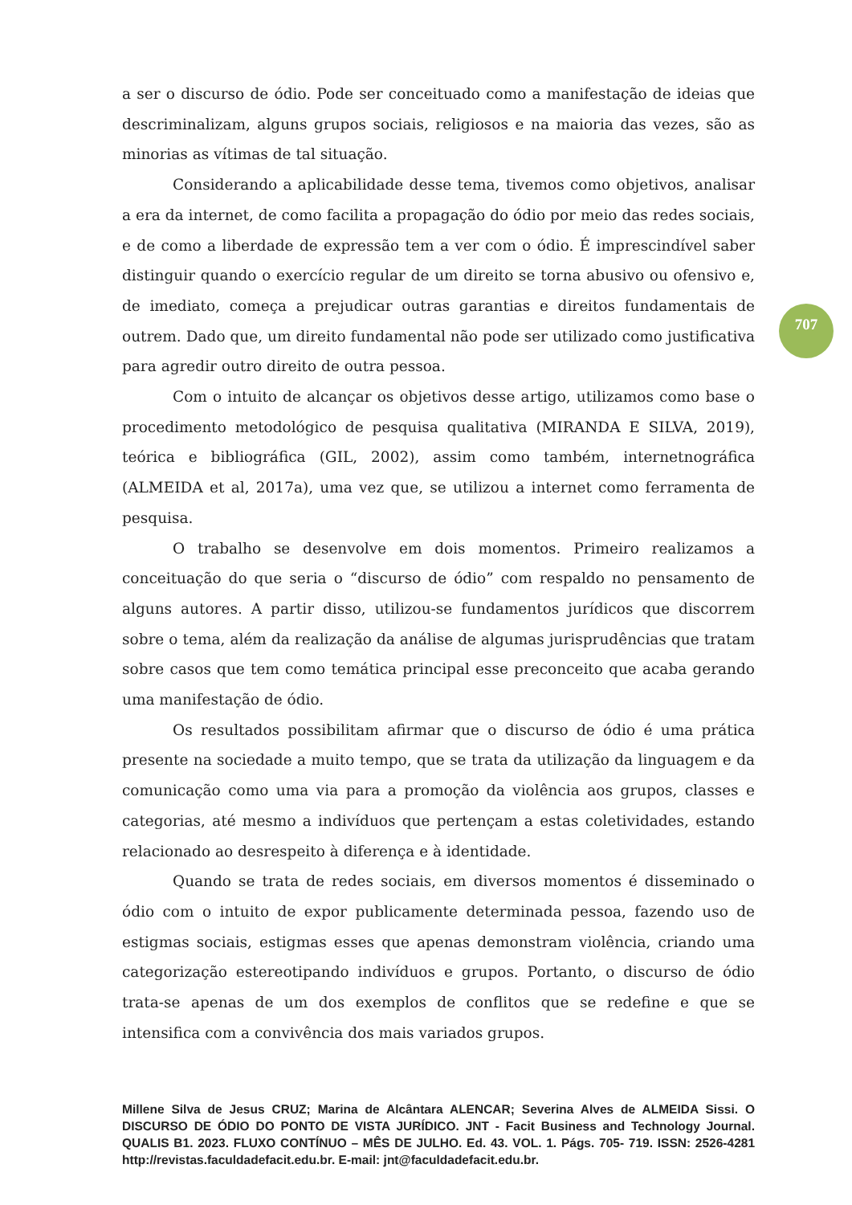a ser o discurso de ódio. Pode ser conceituado como a manifestação de ideias que descriminalizam, alguns grupos sociais, religiosos e na maioria das vezes, são as minorias as vítimas de tal situação.
Considerando a aplicabilidade desse tema, tivemos como objetivos, analisar a era da internet, de como facilita a propagação do ódio por meio das redes sociais, e de como a liberdade de expressão tem a ver com o ódio. É imprescindível saber distinguir quando o exercício regular de um direito se torna abusivo ou ofensivo e, de imediato, começa a prejudicar outras garantias e direitos fundamentais de outrem. Dado que, um direito fundamental não pode ser utilizado como justificativa para agredir outro direito de outra pessoa.
Com o intuito de alcançar os objetivos desse artigo, utilizamos como base o procedimento metodológico de pesquisa qualitativa (MIRANDA E SILVA, 2019), teórica e bibliográfica (GIL, 2002), assim como também, internetnográfica (ALMEIDA et al, 2017a), uma vez que, se utilizou a internet como ferramenta de pesquisa.
O trabalho se desenvolve em dois momentos. Primeiro realizamos a conceituação do que seria o “discurso de ódio” com respaldo no pensamento de alguns autores. A partir disso, utilizou-se fundamentos jurídicos que discorrem sobre o tema, além da realização da análise de algumas jurisprudências que tratam sobre casos que tem como temática principal esse preconceito que acaba gerando uma manifestação de ódio.
Os resultados possibilitam afirmar que o discurso de ódio é uma prática presente na sociedade a muito tempo, que se trata da utilização da linguagem e da comunicação como uma via para a promoção da violência aos grupos, classes e categorias, até mesmo a indivíduos que pertençam a estas coletividades, estando relacionado ao desrespeito à diferença e à identidade.
Quando se trata de redes sociais, em diversos momentos é disseminado o ódio com o intuito de expor publicamente determinada pessoa, fazendo uso de estigmas sociais, estigmas esses que apenas demonstram violência, criando uma categorização estereotipando indivíduos e grupos. Portanto, o discurso de ódio trata-se apenas de um dos exemplos de conflitos que se redefine e que se intensifica com a convivência dos mais variados grupos.
707
Millene Silva de Jesus CRUZ; Marina de Alcântara ALENCAR; Severina Alves de ALMEIDA Sissi. O DISCURSO DE ÓDIO DO PONTO DE VISTA JURÍDICO. JNT - Facit Business and Technology Journal. QUALIS B1. 2023. FLUXO CONTÍNUO – MÊS DE JULHO. Ed. 43. VOL. 1. Págs. 705- 719. ISSN: 2526-4281 http://revistas.faculdadefacit.edu.br. E-mail: jnt@faculdadefacit.edu.br.